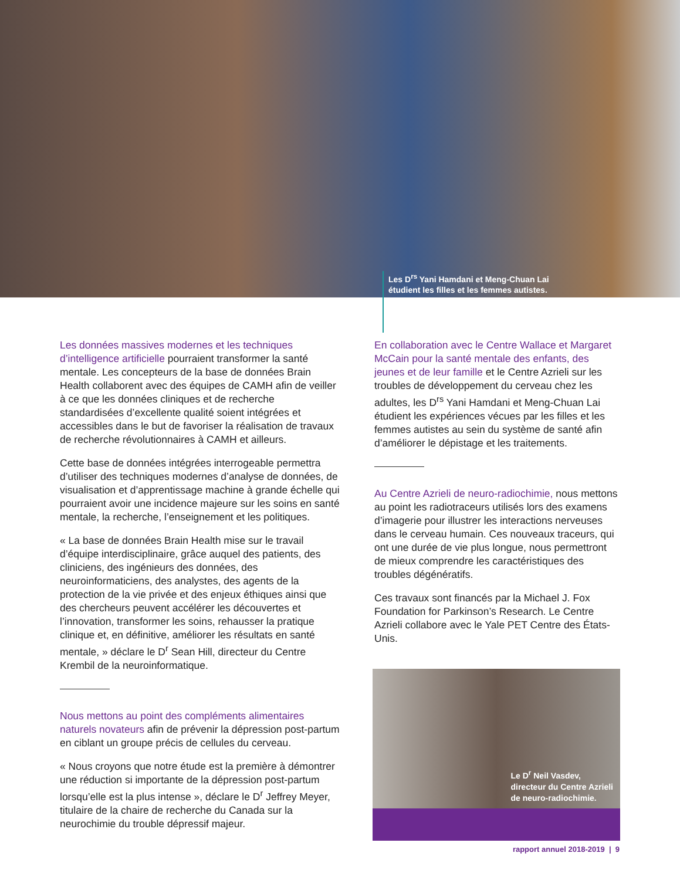Les D<sup>rs</sup> Yani Hamdani et Meng-Chuan Lai
étudient les filles et les femmes autistes.
Les données massives modernes et les techniques d’intelligence artificielle pourraient transformer la santé mentale. Les concepteurs de la base de données Brain Health collaborent avec des équipes de CAMH afin de veiller à ce que les données cliniques et de recherche standardisées d’excellente qualité soient intégrées et accessibles dans le but de favoriser la réalisation de travaux de recherche révolutionnaires à CAMH et ailleurs.
Cette base de données intégrées interrogeable permettra d’utiliser des techniques modernes d’analyse de données, de visualisation et d’apprentissage machine à grande échelle qui pourraient avoir une incidence majeure sur les soins en santé mentale, la recherche, l’enseignement et les politiques.
« La base de données Brain Health mise sur le travail d’équipe interdisciplinaire, grâce auquel des patients, des cliniciens, des ingénieurs des données, des neuroinformaticiens, des analystes, des agents de la protection de la vie privée et des enjeux éthiques ainsi que des chercheurs peuvent accélérer les découvertes et l’innovation, transformer les soins, rehausser la pratique clinique et, en définitive, améliorer les résultats en santé mentale, » déclare le D<sup>r</sup> Sean Hill, directeur du Centre Krembil de la neuroinformatique.
Nous mettons au point des compléments alimentaires naturels novateurs afin de prévenir la dépression post-partum en ciblant un groupe précis de cellules du cerveau.
« Nous croyons que notre étude est la première à démontrer une réduction si importante de la dépression post-partum lorsqu’elle est la plus intense », déclare le D<sup>r</sup> Jeffrey Meyer, titulaire de la chaire de recherche du Canada sur la neurochimie du trouble dépressif majeur.
En collaboration avec le Centre Wallace et Margaret McCain pour la santé mentale des enfants, des jeunes et de leur famille et le Centre Azrieli sur les troubles de développement du cerveau chez les adultes, les D<sup>rs</sup> Yani Hamdani et Meng-Chuan Lai étudient les expériences vécues par les filles et les femmes autistes au sein du système de santé afin d’améliorer le dépistage et les traitements.
Au Centre Azrieli de neuro-radiochimie, nous mettons au point les radiotraceurs utilisés lors des examens d’imagerie pour illustrer les interactions nerveuses dans le cerveau humain. Ces nouveaux traceurs, qui ont une durée de vie plus longue, nous permettront de mieux comprendre les caractéristiques des troubles dégénératifs.
Ces travaux sont financés par la Michael J. Fox Foundation for Parkinson’s Research. Le Centre Azrieli collabore avec le Yale PET Centre des États-Unis.
Le D<sup>r</sup> Neil Vasdev,
directeur du Centre Azrieli
de neuro-radiochimie.
rapport annuel 2018-2019 | 9